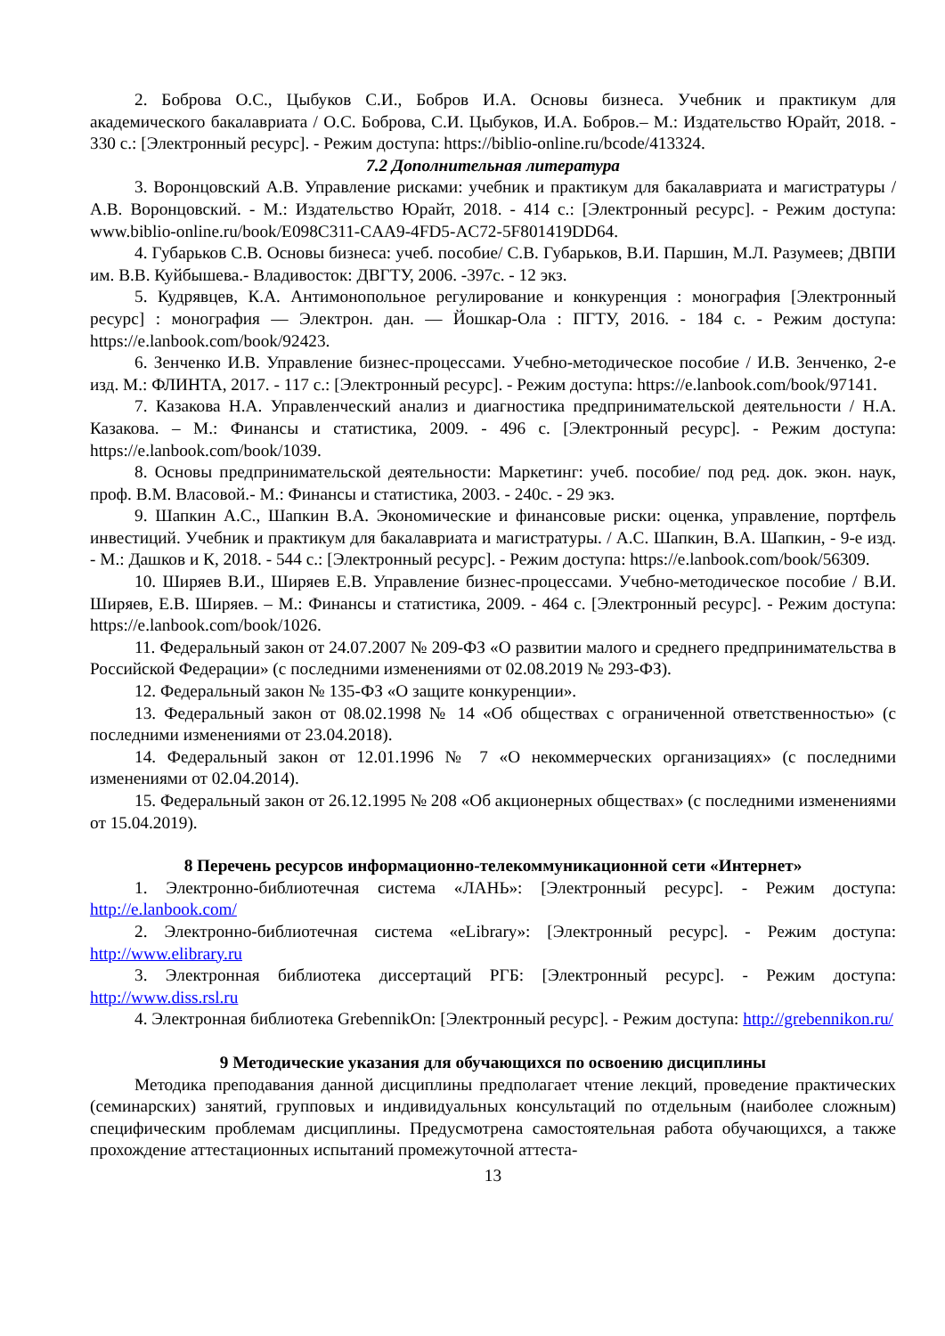2. Боброва О.С., Цыбуков С.И., Бобров И.А. Основы бизнеса. Учебник и практикум для академического бакалавриата / О.С. Боброва, С.И. Цыбуков, И.А. Бобров.– М.: Издательство Юрайт, 2018. - 330 с.: [Электронный ресурс]. - Режим доступа: https://biblio-online.ru/bcode/413324.
7.2 Дополнительная литература
3. Воронцовский А.В. Управление рисками: учебник и практикум для бакалавриата и магистратуры / А.В. Воронцовский. - М.: Издательство Юрайт, 2018. - 414 с.: [Электронный ресурс]. - Режим доступа: www.biblio-online.ru/book/E098C311-CAA9-4FD5-AC72-5F801419DD64.
4. Губарьков С.В. Основы бизнеса: учеб. пособие/ С.В. Губарьков, В.И. Паршин, М.Л. Разумеев; ДВПИ им. В.В. Куйбышева.- Владивосток: ДВГТУ, 2006. -397с. - 12 экз.
5. Кудрявцев, К.А. Антимонопольное регулирование и конкуренция : монография [Электронный ресурс] : монография — Электрон. дан. — Йошкар-Ола : ПГТУ, 2016. - 184 с. - Режим доступа: https://e.lanbook.com/book/92423.
6. Зенченко И.В. Управление бизнес-процессами. Учебно-методическое пособие / И.В. Зенченко, 2-е изд. М.: ФЛИНТА, 2017. - 117 с.: [Электронный ресурс]. - Режим доступа: https://e.lanbook.com/book/97141.
7. Казакова Н.А. Управленческий анализ и диагностика предпринимательской деятельности / Н.А. Казакова. – М.: Финансы и статистика, 2009. - 496 с. [Электронный ресурс]. - Режим доступа: https://e.lanbook.com/book/1039.
8. Основы предпринимательской деятельности: Маркетинг: учеб. пособие/ под ред. док. экон. наук, проф. В.М. Власовой.- М.: Финансы и статистика, 2003. - 240с. - 29 экз.
9. Шапкин А.С., Шапкин В.А. Экономические и финансовые риски: оценка, управление, портфель инвестиций. Учебник и практикум для бакалавриата и магистратуры. / А.С. Шапкин, В.А. Шапкин, - 9-е изд. - М.: Дашков и К, 2018. - 544 с.: [Электронный ресурс]. - Режим доступа: https://e.lanbook.com/book/56309.
10. Ширяев В.И., Ширяев Е.В. Управление бизнес-процессами. Учебно-методическое пособие / В.И. Ширяев, Е.В. Ширяев. – М.: Финансы и статистика, 2009. - 464 с. [Электронный ресурс]. - Режим доступа: https://e.lanbook.com/book/1026.
11. Федеральный закон от 24.07.2007 № 209-ФЗ «О развитии малого и среднего предпринимательства в Российской Федерации» (с последними изменениями от 02.08.2019 № 293-ФЗ).
12. Федеральный закон № 135-ФЗ «О защите конкуренции».
13. Федеральный закон от 08.02.1998 № 14 «Об обществах с ограниченной ответственностью» (с последними изменениями от 23.04.2018).
14. Федеральный закон от 12.01.1996 № 7 «О некоммерческих организациях» (с последними изменениями от 02.04.2014).
15. Федеральный закон от 26.12.1995 № 208 «Об акционерных обществах» (с последними изменениями от 15.04.2019).
8 Перечень ресурсов информационно-телекоммуникационной сети «Интернет»
1. Электронно-библиотечная система «ЛАНЬ»: [Электронный ресурс]. - Режим доступа: http://e.lanbook.com/
2. Электронно-библиотечная система «eLibrary»: [Электронный ресурс]. - Режим доступа: http://www.elibrary.ru
3. Электронная библиотека диссертаций РГБ: [Электронный ресурс]. - Режим доступа: http://www.diss.rsl.ru
4. Электронная библиотека GrebennikOn: [Электронный ресурс]. - Режим доступа: http://grebennikon.ru/
9 Методические указания для обучающихся по освоению дисциплины
Методика преподавания данной дисциплины предполагает чтение лекций, проведение практических (семинарских) занятий, групповых и индивидуальных консультаций по отдельным (наиболее сложным) специфическим проблемам дисциплины. Предусмотрена самостоятельная работа обучающихся, а также прохождение аттестационных испытаний промежуточной аттеста-
13